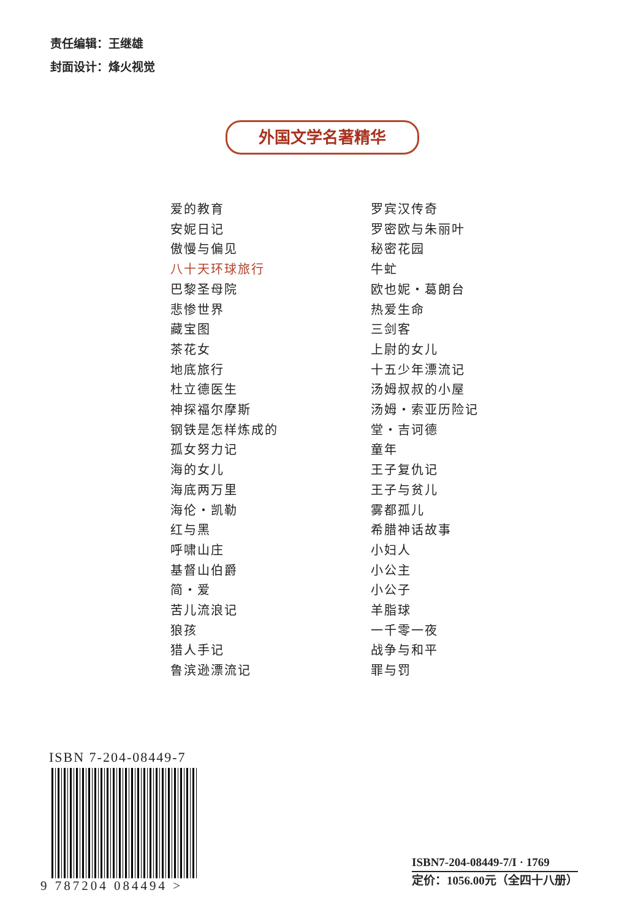责任编辑：王继雄
封面设计：烽火视觉
外国文学名著精华
爱的教育
安妮日记
傲慢与偏见
八十天环球旅行
巴黎圣母院
悲惨世界
藏宝图
茶花女
地底旅行
杜立德医生
神探福尔摩斯
钢铁是怎样炼成的
孤女努力记
海的女儿
海底两万里
海伦・凯勒
红与黑
呼啸山庄
基督山伯爵
简・爱
苦儿流浪记
狼孩
猎人手记
鲁滨逊漂流记
罗宾汉传奇
罗密欧与朱丽叶
秘密花园
牛虻
欧也妮・葛朗台
热爱生命
三剑客
上尉的女儿
十五少年漂流记
汤姆叔叔的小屋
汤姆・索亚历险记
堂・吉诃德
童年
王子复仇记
王子与贫儿
雾都孤儿
希腊神话故事
小妇人
小公主
小公子
羊脂球
一千零一夜
战争与和平
罪与罚
ISBN 7-204-08449-7
9 787204 084494 >
ISBN7-204-08449-7/I · 1769
定价：1056.00元（全四十八册）